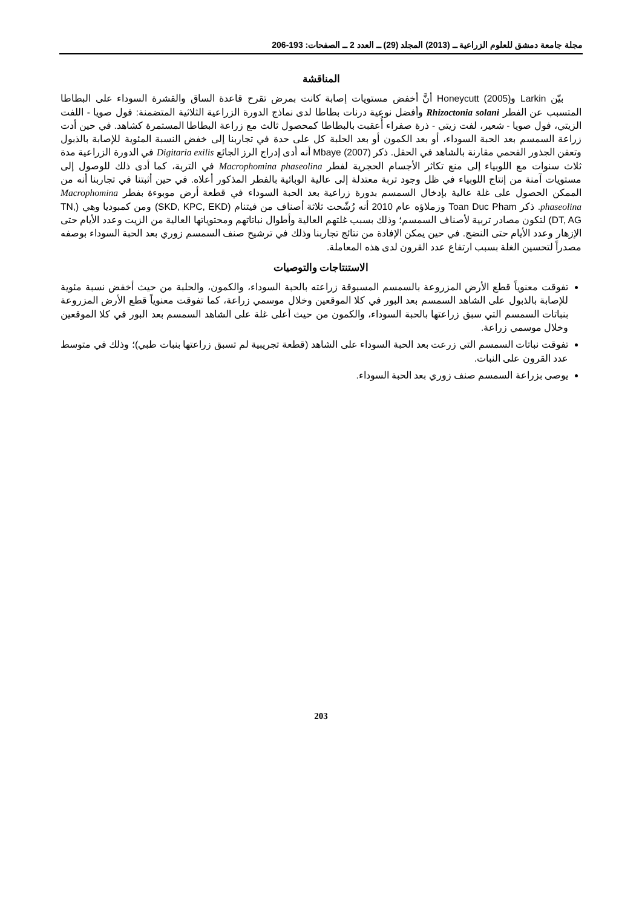مجلة جامعة دمشق للعلوم الزراعية ــ (2013) المجلد (29) ــ العدد 2 ــ الصفحات: 193-206
المناقشة
بيّن Larkin وHoneycutt (2005) أنَّ أخفض مستويات إصابة كانت بمرض تقرح قاعدة الساق والقشرة السوداء على البطاطا المتسبب عن الفطر Rhizoctonia solani وأفضل نوعية درنات بطاطا لدى نماذج الدورة الزراعية الثلاثية المتضمنة: فول صويا - اللفت الزيتي، فول صويا - شعير، لفت زيتي - ذرة صفراء أُعقبت بالبطاطا كمحصول ثالث مع زراعة البطاطا المستمرة كشاهد. في حين أدت زراعة السمسم بعد الحبة السوداء، أو بعد الكمون أو بعد الحلبة كل على حدة في تجاربنا إلى خفض النسبة المئوية للإصابة بالذبول وتعفن الجذور الفحمي مقارنة بالشاهد في الحقل. ذكر Mbaye (2007) أنه أدى إدراج الرز الجائع Digitaria exilis في الدورة الزراعية مدة ثلاث سنوات مع اللوبياء إلى منع تكاثر الأجسام الحجرية لفطر Macrophomina phaseolina في التربة، كما أدى ذلك للوصول إلى مستويات آمنة من إنتاج اللوبياء في ظل وجود تربة معتدلة إلى عالية الوبائية بالفطر المذكور أعلاه. في حين أثبتنا في تجاربنا أنه من الممكن الحصول على غلة عالية بإدخال السمسم بدورة زراعية بعد الحبة السوداء في قطعة أرض موبوءة بفطر Macrophomina phaseolina. ذكر Toan Duc Pham وزملاؤه عام 2010 أنه رُشّحت ثلاثة أصناف من فيتنام (SKD, KPC, EKD) ومن كمبوديا وهي (TN, DT, AG) لتكون مصادر تربية لأصناف السمسم؛ وذلك بسبب غلتهم العالية وأطوال نباتاتهم ومحتوياتها العالية من الزيت وعدد الأيام حتى الإزهار وعدد الأيام حتى النضج. في حين يمكن الإفادة من نتائج تجاربنا وذلك في ترشيح صنف السمسم زوري بعد الحبة السوداء بوصفه مصدراً لتحسين الغلة بسبب ارتفاع عدد القرون لدى هذه المعاملة.
الاستنتاجات والتوصيات
تفوقت معنوياً قطع الأرض المزروعة بالسمسم المسبوقة زراعته بالحبة السوداء، والكمون، والحلبة من حيث أخفض نسبة مئوية للإصابة بالذبول على الشاهد السمسم بعد البور في كلا الموقعين وخلال موسمي زراعة، كما تفوقت معنوياً قطع الأرض المزروعة بنباتات السمسم التي سبق زراعتها بالحبة السوداء، والكمون من حيث أعلى غلة على الشاهد السمسم بعد البور في كلا الموقعين وخلال موسمي زراعة.
تفوقت نباتات السمسم التي زرعت بعد الحبة السوداء على الشاهد (قطعة تجريبية لم تسبق زراعتها بنبات طبي)؛ وذلك في متوسط عدد القرون على النبات.
يوصى بزراعة السمسم صنف زوري بعد الحبة السوداء.
203